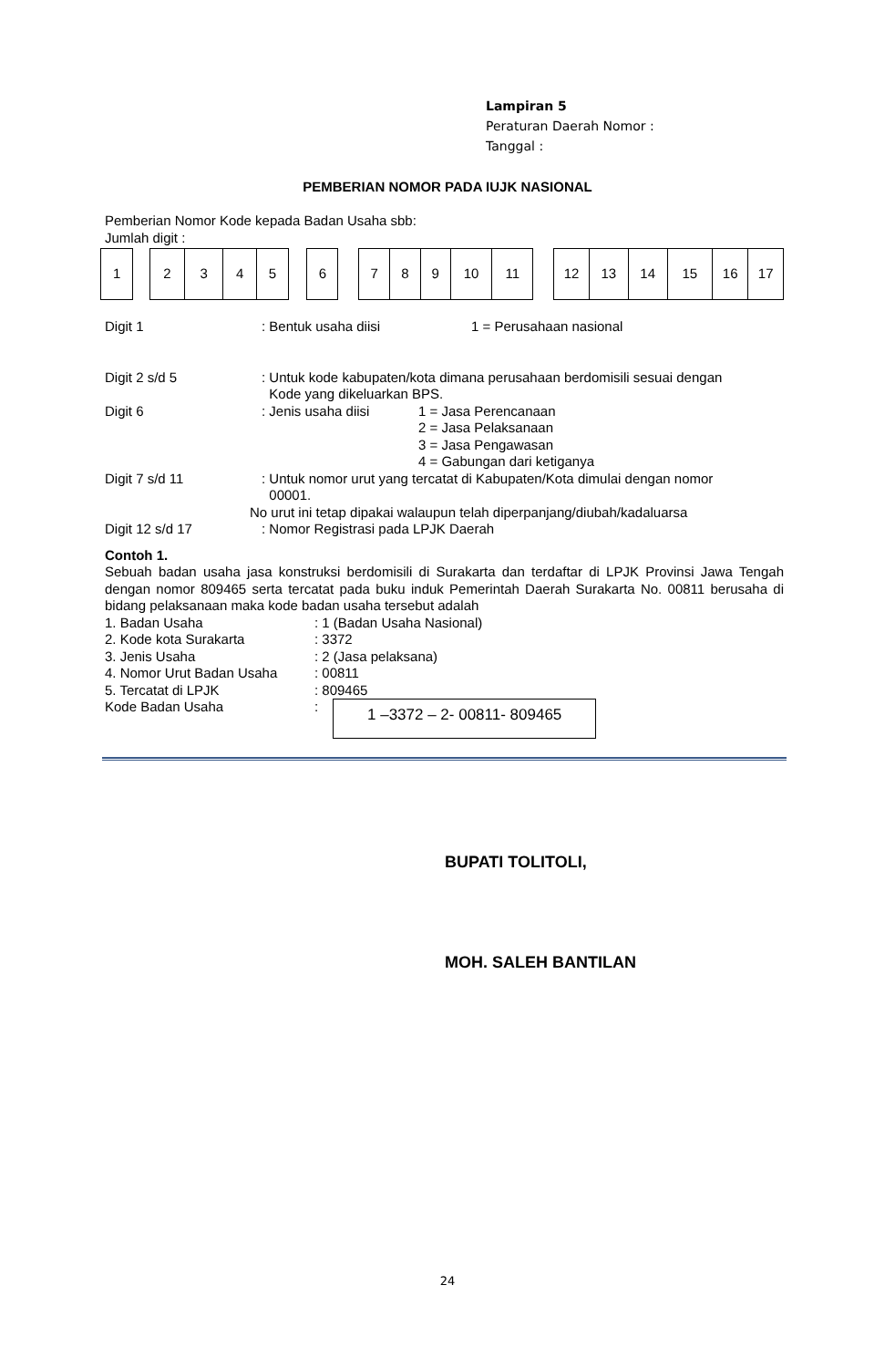Lampiran 5
Peraturan Daerah Nomor :
Tanggal :
PEMBERIAN NOMOR PADA IUJK NASIONAL
Pemberian Nomor Kode kepada Badan Usaha sbb:
Jumlah digit :
| 1 | | 2 | 3 | 4 | 5 | | 6 | | 7 | 8 | 9 | 10 | 11 | | 12 | 13 | 14 | 15 | 16 | 17 |
Digit 1 : Bentuk usaha diisi 1 = Perusahaan nasional
Digit 2 s/d 5 : Untuk kode kabupaten/kota dimana perusahaan berdomisili sesuai dengan
Kode yang dikeluarkan BPS.
Digit 6 : Jenis usaha diisi 1 = Jasa Perencanaan
2 = Jasa Pelaksanaan
3 = Jasa Pengawasan
4 = Gabungan dari ketiganya
Digit 7 s/d 11 : Untuk nomor urut yang tercatat di Kabupaten/Kota dimulai dengan nomor
00001.
No urut ini tetap dipakai walaupun telah diperpanjang/diubah/kadaluarsa
Digit 12 s/d 17 : Nomor Registrasi pada LPJK Daerah
Contoh 1.
Sebuah badan usaha jasa konstruksi berdomisili di Surakarta dan terdaftar di LPJK Provinsi Jawa Tengah dengan nomor 809465 serta tercatat pada buku induk Pemerintah Daerah Surakarta No. 00811 berusaha di bidang pelaksanaan maka kode badan usaha tersebut adalah
1. Badan Usaha : 1 (Badan Usaha Nasional)
2. Kode kota Surakarta : 3372
3. Jenis Usaha : 2 (Jasa pelaksana)
4. Nomor Urut Badan Usaha : 00811
5. Tercatat di LPJK : 809465
Kode Badan Usaha : 1 –3372 – 2- 00811- 809465
BUPATI TOLITOLI,
MOH. SALEH BANTILAN
24